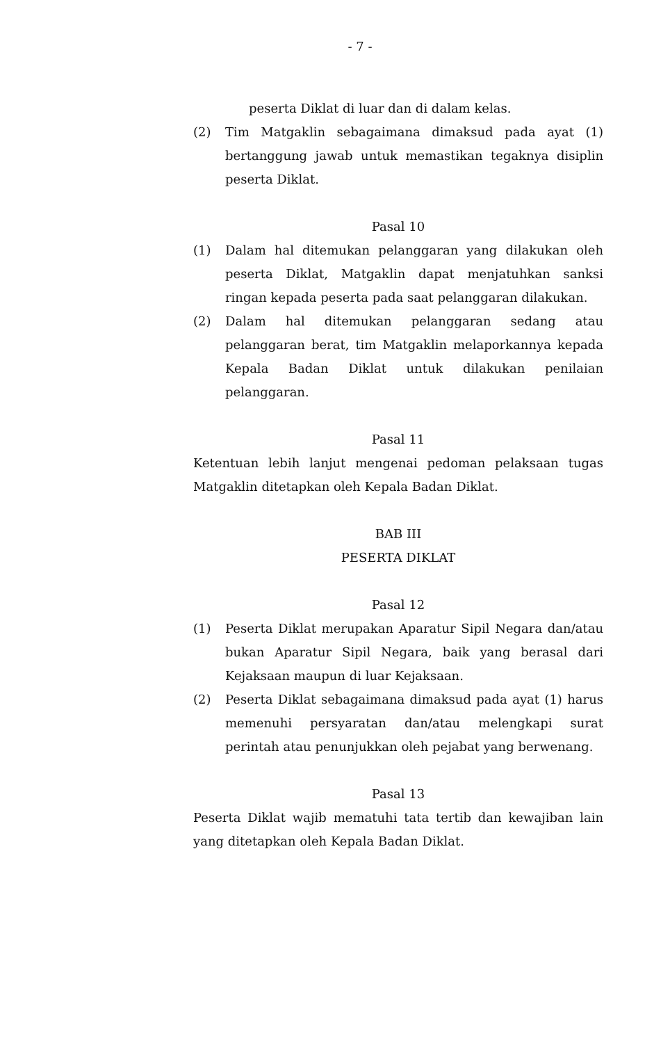- 7 -
peserta Diklat di luar dan di dalam kelas.
(2) Tim Matgaklin sebagaimana dimaksud pada ayat (1) bertanggung jawab untuk memastikan tegaknya disiplin peserta Diklat.
Pasal 10
(1) Dalam hal ditemukan pelanggaran yang dilakukan oleh peserta Diklat, Matgaklin dapat menjatuhkan sanksi ringan kepada peserta pada saat pelanggaran dilakukan.
(2) Dalam hal ditemukan pelanggaran sedang atau pelanggaran berat, tim Matgaklin melaporkannya kepada Kepala Badan Diklat untuk dilakukan penilaian pelanggaran.
Pasal 11
Ketentuan lebih lanjut mengenai pedoman pelaksaan tugas Matgaklin ditetapkan oleh Kepala Badan Diklat.
BAB III
PESERTA DIKLAT
Pasal 12
(1) Peserta Diklat merupakan Aparatur Sipil Negara dan/atau bukan Aparatur Sipil Negara, baik yang berasal dari Kejaksaan maupun di luar Kejaksaan.
(2) Peserta Diklat sebagaimana dimaksud pada ayat (1) harus memenuhi persyaratan dan/atau melengkapi surat perintah atau penunjukkan oleh pejabat yang berwenang.
Pasal 13
Peserta Diklat wajib mematuhi tata tertib dan kewajiban lain yang ditetapkan oleh Kepala Badan Diklat.